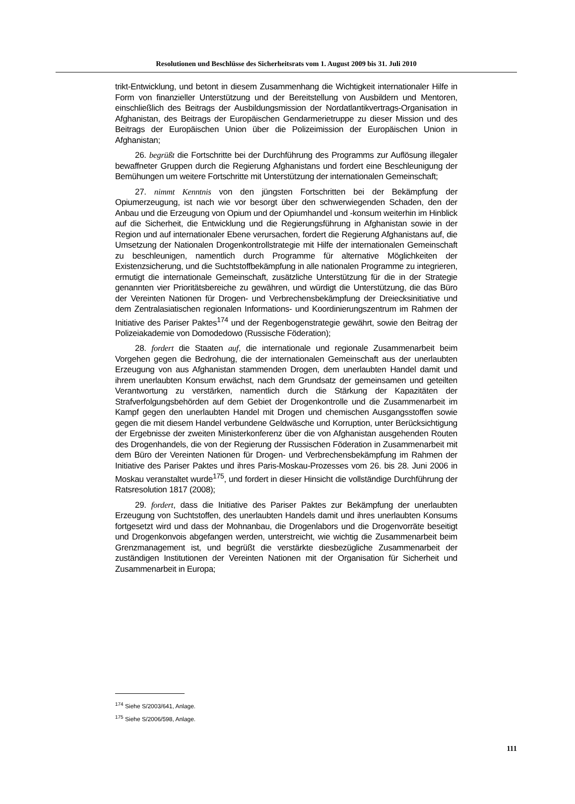Resolutionen und Beschlüsse des Sicherheitsrats vom 1. August 2009 bis 31. Juli 2010
trikt-Entwicklung, und betont in diesem Zusammenhang die Wichtigkeit internationaler Hilfe in Form von finanzieller Unterstützung und der Bereitstellung von Ausbildern und Mentoren, einschließlich des Beitrags der Ausbildungsmission der Nordatlantikvertrags-Organisation in Afghanistan, des Beitrags der Europäischen Gendarmerietruppe zu dieser Mission und des Beitrags der Europäischen Union über die Polizeimission der Europäischen Union in Afghanistan;
26. begrüßt die Fortschritte bei der Durchführung des Programms zur Auflösung illegaler bewaffneter Gruppen durch die Regierung Afghanistans und fordert eine Beschleunigung der Bemühungen um weitere Fortschritte mit Unterstützung der internationalen Gemeinschaft;
27. nimmt Kenntnis von den jüngsten Fortschritten bei der Bekämpfung der Opiumerzeugung, ist nach wie vor besorgt über den schwerwiegenden Schaden, den der Anbau und die Erzeugung von Opium und der Opiumhandel und -konsum weiterhin im Hinblick auf die Sicherheit, die Entwicklung und die Regierungsführung in Afghanistan sowie in der Region und auf internationaler Ebene verursachen, fordert die Regierung Afghanistans auf, die Umsetzung der Nationalen Drogenkontrollstrategie mit Hilfe der internationalen Gemeinschaft zu beschleunigen, namentlich durch Programme für alternative Möglichkeiten der Existenzsicherung, und die Suchtstoffbekämpfung in alle nationalen Programme zu integrieren, ermutigt die internationale Gemeinschaft, zusätzliche Unterstützung für die in der Strategie genannten vier Prioritätsbereiche zu gewähren, und würdigt die Unterstützung, die das Büro der Vereinten Nationen für Drogen- und Verbrechensbekämpfung der Dreiecksinitiative und dem Zentralasiatischen regionalen Informations- und Koordinierungszentrum im Rahmen der Initiative des Pariser Paktes<sup>174</sup> und der Regenbogenstrategie gewährt, sowie den Beitrag der Polizeiakademie von Domodedowo (Russische Föderation);
28. fordert die Staaten auf, die internationale und regionale Zusammenarbeit beim Vorgehen gegen die Bedrohung, die der internationalen Gemeinschaft aus der unerlaubten Erzeugung von aus Afghanistan stammenden Drogen, dem unerlaubten Handel damit und ihrem unerlaubten Konsum erwächst, nach dem Grundsatz der gemeinsamen und geteilten Verantwortung zu verstärken, namentlich durch die Stärkung der Kapazitäten der Strafverfolgungsbehörden auf dem Gebiet der Drogenkontrolle und die Zusammenarbeit im Kampf gegen den unerlaubten Handel mit Drogen und chemischen Ausgangsstoffen sowie gegen die mit diesem Handel verbundene Geldwäsche und Korruption, unter Berücksichtigung der Ergebnisse der zweiten Ministerkonferenz über die von Afghanistan ausgehenden Routen des Drogenhandels, die von der Regierung der Russischen Föderation in Zusammenarbeit mit dem Büro der Vereinten Nationen für Drogen- und Verbrechensbekämpfung im Rahmen der Initiative des Pariser Paktes und ihres Paris-Moskau-Prozesses vom 26. bis 28. Juni 2006 in Moskau veranstaltet wurde<sup>175</sup>, und fordert in dieser Hinsicht die vollständige Durchführung der Ratsresolution 1817 (2008);
29. fordert, dass die Initiative des Pariser Paktes zur Bekämpfung der unerlaubten Erzeugung von Suchtstoffen, des unerlaubten Handels damit und ihres unerlaubten Konsums fortgesetzt wird und dass der Mohnanbau, die Drogenlabors und die Drogenvorräte beseitigt und Drogenkonvois abgefangen werden, unterstreicht, wie wichtig die Zusammenarbeit beim Grenzmanagement ist, und begrüßt die verstärkte diesbezügliche Zusammenarbeit der zuständigen Institutionen der Vereinten Nationen mit der Organisation für Sicherheit und Zusammenarbeit in Europa;
<sup>174</sup> Siehe S/2003/641, Anlage.
<sup>175</sup> Siehe S/2006/598, Anlage.
111